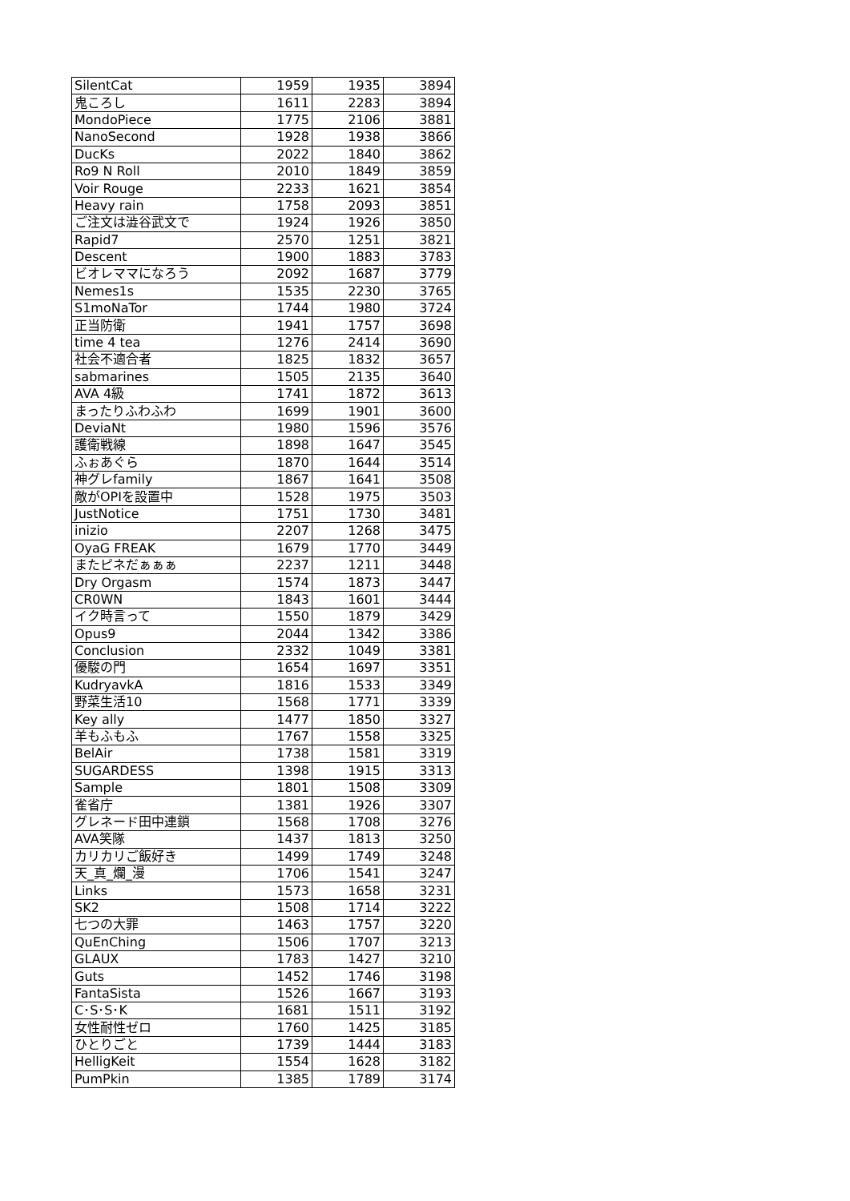| SilentCat | 1959 | 1935 | 3894 |
| 鬼ころし | 1611 | 2283 | 3894 |
| MondoPiece | 1775 | 2106 | 3881 |
| NanoSecond | 1928 | 1938 | 3866 |
| DucKs | 2022 | 1840 | 3862 |
| Ro9 N Roll | 2010 | 1849 | 3859 |
| Voir Rouge | 2233 | 1621 | 3854 |
| Heavy rain | 1758 | 2093 | 3851 |
| ご注文は澁谷武文で | 1924 | 1926 | 3850 |
| Rapid7 | 2570 | 1251 | 3821 |
| Descent | 1900 | 1883 | 3783 |
| ビオレママになろう | 2092 | 1687 | 3779 |
| Nemes1s | 1535 | 2230 | 3765 |
| S1moNaTor | 1744 | 1980 | 3724 |
| 正当防衛 | 1941 | 1757 | 3698 |
| time 4 tea | 1276 | 2414 | 3690 |
| 社会不適合者 | 1825 | 1832 | 3657 |
| sabmarines | 1505 | 2135 | 3640 |
| AVA 4級 | 1741 | 1872 | 3613 |
| まったりふわふわ | 1699 | 1901 | 3600 |
| DeviaNt | 1980 | 1596 | 3576 |
| 護衛戦線 | 1898 | 1647 | 3545 |
| ふぉあぐら | 1870 | 1644 | 3514 |
| 神グレfamily | 1867 | 1641 | 3508 |
| 敵がOPIを設置中 | 1528 | 1975 | 3503 |
| JustNotice | 1751 | 1730 | 3481 |
| inizio | 2207 | 1268 | 3475 |
| OyaG FREAK | 1679 | 1770 | 3449 |
| またピネだぁぁぁ | 2237 | 1211 | 3448 |
| Dry Orgasm | 1574 | 1873 | 3447 |
| CR0WN | 1843 | 1601 | 3444 |
| イク時言って | 1550 | 1879 | 3429 |
| Opus9 | 2044 | 1342 | 3386 |
| Conclusion | 2332 | 1049 | 3381 |
| 優駿の門 | 1654 | 1697 | 3351 |
| KudryavkA | 1816 | 1533 | 3349 |
| 野菜生活10 | 1568 | 1771 | 3339 |
| Key ally | 1477 | 1850 | 3327 |
| 羊もふもふ | 1767 | 1558 | 3325 |
| BelAir | 1738 | 1581 | 3319 |
| SUGARDESS | 1398 | 1915 | 3313 |
| Sample | 1801 | 1508 | 3309 |
| 雀省庁 | 1381 | 1926 | 3307 |
| グレネード田中連鎖 | 1568 | 1708 | 3276 |
| AVA笑隊 | 1437 | 1813 | 3250 |
| カリカリご飯好き | 1499 | 1749 | 3248 |
| 天_真_爛_漫 | 1706 | 1541 | 3247 |
| Links | 1573 | 1658 | 3231 |
| SK2 | 1508 | 1714 | 3222 |
| 七つの大罪 | 1463 | 1757 | 3220 |
| QuEnChing | 1506 | 1707 | 3213 |
| GLAUX | 1783 | 1427 | 3210 |
| Guts | 1452 | 1746 | 3198 |
| FantaSista | 1526 | 1667 | 3193 |
| C･S･S･K | 1681 | 1511 | 3192 |
| 女性耐性ゼロ | 1760 | 1425 | 3185 |
| ひとりごと | 1739 | 1444 | 3183 |
| HelligKeit | 1554 | 1628 | 3182 |
| PumPkin | 1385 | 1789 | 3174 |